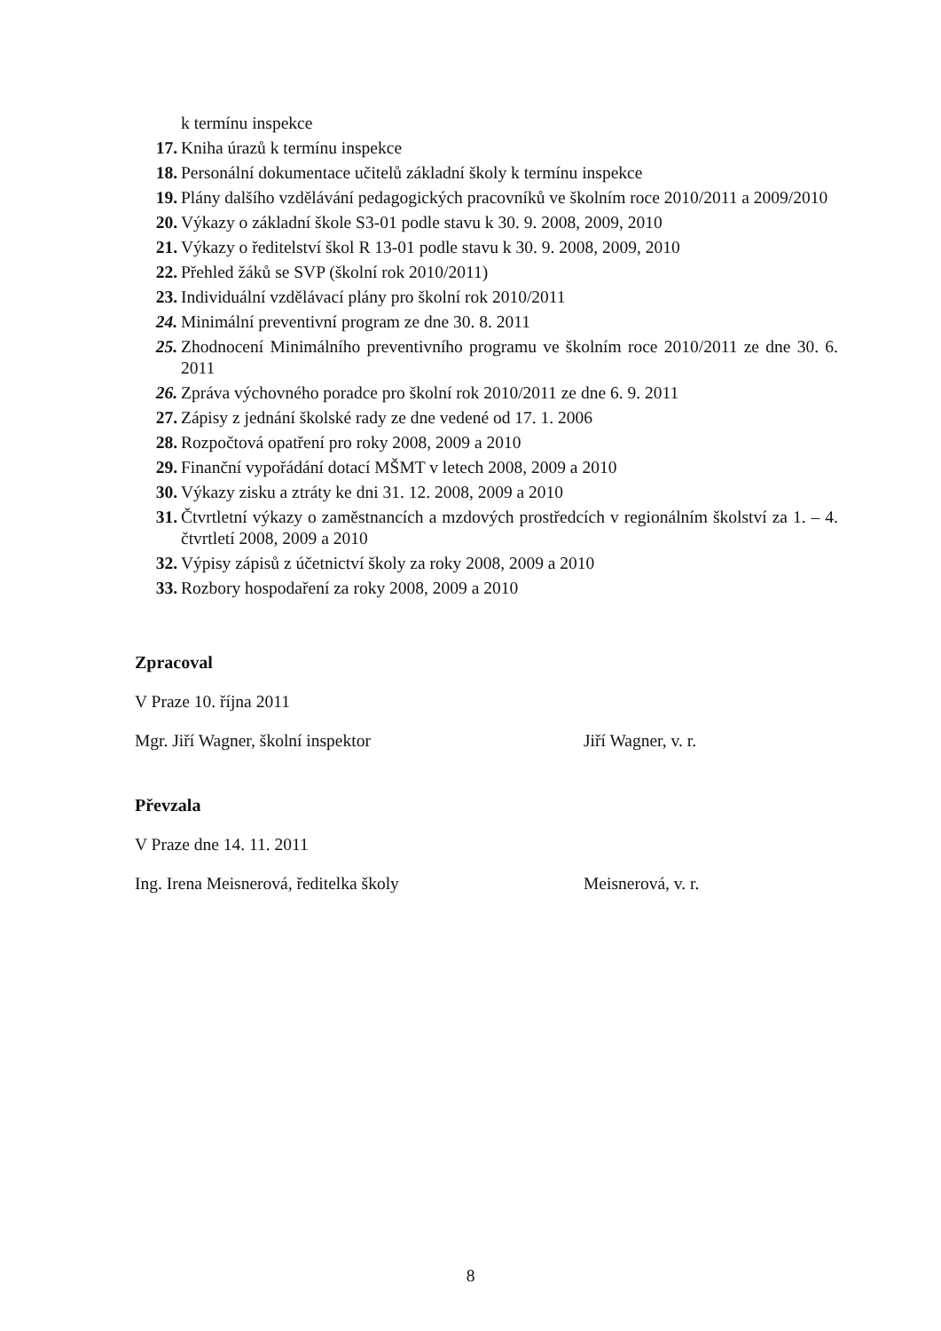k termínu inspekce
17. Kniha úrazů k termínu inspekce
18. Personální dokumentace učitelů základní školy k termínu inspekce
19. Plány dalšího vzdělávání pedagogických pracovníků ve školním roce 2010/2011 a 2009/2010
20. Výkazy o základní škole S3-01 podle stavu k 30. 9. 2008, 2009, 2010
21. Výkazy o ředitelství škol R 13-01 podle stavu k 30. 9. 2008, 2009, 2010
22. Přehled žáků se SVP (školní rok 2010/2011)
23. Individuální vzdělávací plány pro školní rok 2010/2011
24. Minimální preventivní program ze dne 30. 8. 2011
25. Zhodnocení Minimálního preventivního programu ve školním roce 2010/2011 ze dne 30. 6. 2011
26. Zpráva výchovného poradce pro školní rok 2010/2011 ze dne 6. 9. 2011
27. Zápisy z jednání školské rady ze dne vedené od 17. 1. 2006
28. Rozpočtová opatření pro roky 2008, 2009 a 2010
29. Finanční vypořádání dotací MŠMT v letech 2008, 2009 a 2010
30. Výkazy zisku a ztráty ke dni 31. 12. 2008, 2009 a 2010
31. Čtvrtletní výkazy o zaměstnancích a mzdových prostředcích v regionálním školství za 1. – 4. čtvrtletí 2008, 2009 a 2010
32. Výpisy zápisů z účetnictví školy za roky 2008, 2009 a 2010
33. Rozbory hospodaření za roky 2008, 2009 a 2010
Zpracoval
V Praze 10. října 2011
Mgr. Jiří Wagner, školní inspektor Jiří Wagner, v. r.
Převzala
V Praze dne 14. 11. 2011
Ing. Irena Meisnerová, ředitelka školy Meisnerová, v. r.
8